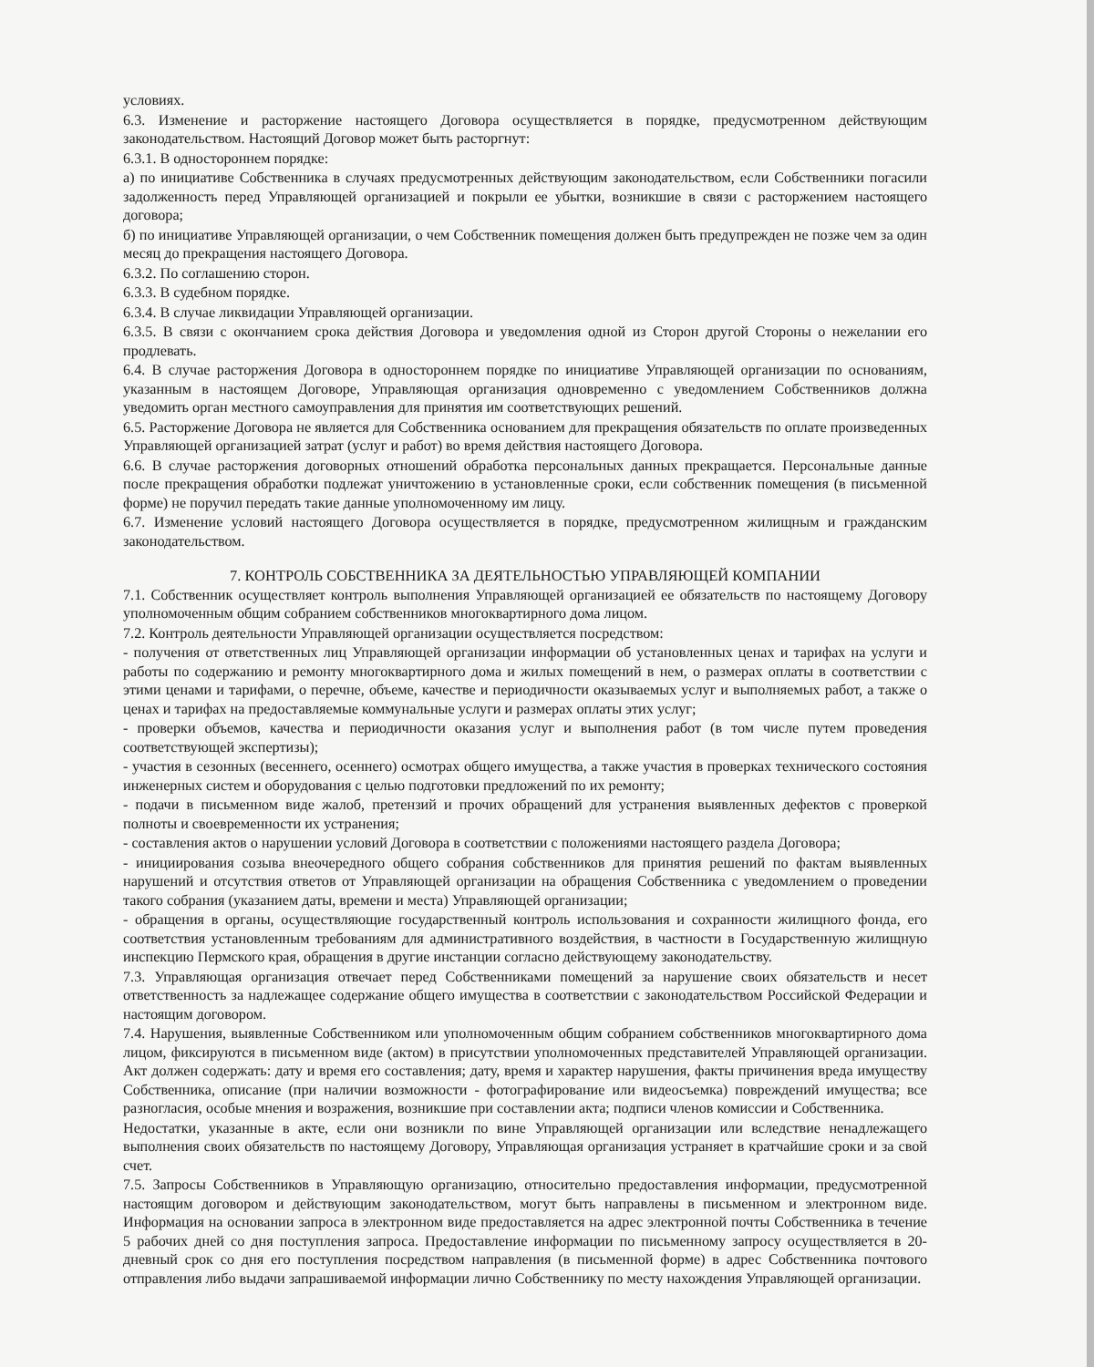условиях.
6.3. Изменение и расторжение настоящего Договора осуществляется в порядке, предусмотренном действующим законодательством. Настоящий Договор может быть расторгнут:
6.3.1. В одностороннем порядке:
а) по инициативе Собственника в случаях предусмотренных действующим законодательством, если Собственники погасили задолженность перед Управляющей организацией и покрыли ее убытки, возникшие в связи с расторжением настоящего договора;
б) по инициативе Управляющей организации, о чем Собственник помещения должен быть предупрежден не позже чем за один месяц до прекращения настоящего Договора.
6.3.2. По соглашению сторон.
6.3.3. В судебном порядке.
6.3.4. В случае ликвидации Управляющей организации.
6.3.5. В связи с окончанием срока действия Договора и уведомления одной из Сторон другой Стороны о нежелании его продлевать.
6.4. В случае расторжения Договора в одностороннем порядке по инициативе Управляющей организации по основаниям, указанным в настоящем Договоре, Управляющая организация одновременно с уведомлением Собственников должна уведомить орган местного самоуправления для принятия им соответствующих решений.
6.5. Расторжение Договора не является для Собственника основанием для прекращения обязательств по оплате произведенных Управляющей организацией затрат (услуг и работ) во время действия настоящего Договора.
6.6. В случае расторжения договорных отношений обработка персональных данных прекращается. Персональные данные после прекращения обработки подлежат уничтожению в установленные сроки, если собственник помещения (в письменной форме) не поручил передать такие данные уполномоченному им лицу.
6.7. Изменение условий настоящего Договора осуществляется в порядке, предусмотренном жилищным и гражданским законодательством.
7. КОНТРОЛЬ СОБСТВЕННИКА ЗА ДЕЯТЕЛЬНОСТЬЮ УПРАВЛЯЮЩЕЙ КОМПАНИИ
7.1. Собственник осуществляет контроль выполнения Управляющей организацией ее обязательств по настоящему Договору уполномоченным общим собранием собственников многоквартирного дома лицом.
7.2. Контроль деятельности Управляющей организации осуществляется посредством:
- получения от ответственных лиц Управляющей организации информации об установленных ценах и тарифах на услуги и работы по содержанию и ремонту многоквартирного дома и жилых помещений в нем, о размерах оплаты в соответствии с этими ценами и тарифами, о перечне, объеме, качестве и периодичности оказываемых услуг и выполняемых работ, а также о ценах и тарифах на предоставляемые коммунальные услуги и размерах оплаты этих услуг;
- проверки объемов, качества и периодичности оказания услуг и выполнения работ (в том числе путем проведения соответствующей экспертизы);
- участия в сезонных (весеннего, осеннего) осмотрах общего имущества, а также участия в проверках технического состояния инженерных систем и оборудования с целью подготовки предложений по их ремонту;
- подачи в письменном виде жалоб, претензий и прочих обращений для устранения выявленных дефектов с проверкой полноты и своевременности их устранения;
- составления актов о нарушении условий Договора в соответствии с положениями настоящего раздела Договора;
- инициирования созыва внеочередного общего собрания собственников для принятия решений по фактам выявленных нарушений и отсутствия ответов от Управляющей организации на обращения Собственника с уведомлением о проведении такого собрания (указанием даты, времени и места) Управляющей организации;
- обращения в органы, осуществляющие государственный контроль использования и сохранности жилищного фонда, его соответствия установленным требованиям для административного воздействия, в частности в Государственную жилищную инспекцию Пермского края, обращения в другие инстанции согласно действующему законодательству.
7.3. Управляющая организация отвечает перед Собственниками помещений за нарушение своих обязательств и несет ответственность за надлежащее содержание общего имущества в соответствии с законодательством Российской Федерации и настоящим договором.
7.4. Нарушения, выявленные Собственником или уполномоченным общим собранием собственников многоквартирного дома лицом, фиксируются в письменном виде (актом) в присутствии уполномоченных представителей Управляющей организации. Акт должен содержать: дату и время его составления; дату, время и характер нарушения, факты причинения вреда имуществу Собственника, описание (при наличии возможности - фотографирование или видеосъемка) повреждений имущества; все разногласия, особые мнения и возражения, возникшие при составлении акта; подписи членов комиссии и Собственника.
Недостатки, указанные в акте, если они возникли по вине Управляющей организации или вследствие ненадлежащего выполнения своих обязательств по настоящему Договору, Управляющая организация устраняет в кратчайшие сроки и за свой счет.
7.5. Запросы Собственников в Управляющую организацию, относительно предоставления информации, предусмотренной настоящим договором и действующим законодательством, могут быть направлены в письменном и электронном виде. Информация на основании запроса в электронном виде предоставляется на адрес электронной почты Собственника в течение 5 рабочих дней со дня поступления запроса. Предоставление информации по письменному запросу осуществляется в 20-дневный срок со дня его поступления посредством направления (в письменной форме) в адрес Собственника почтового отправления либо выдачи запрашиваемой информации лично Собственнику по месту нахождения Управляющей организации.